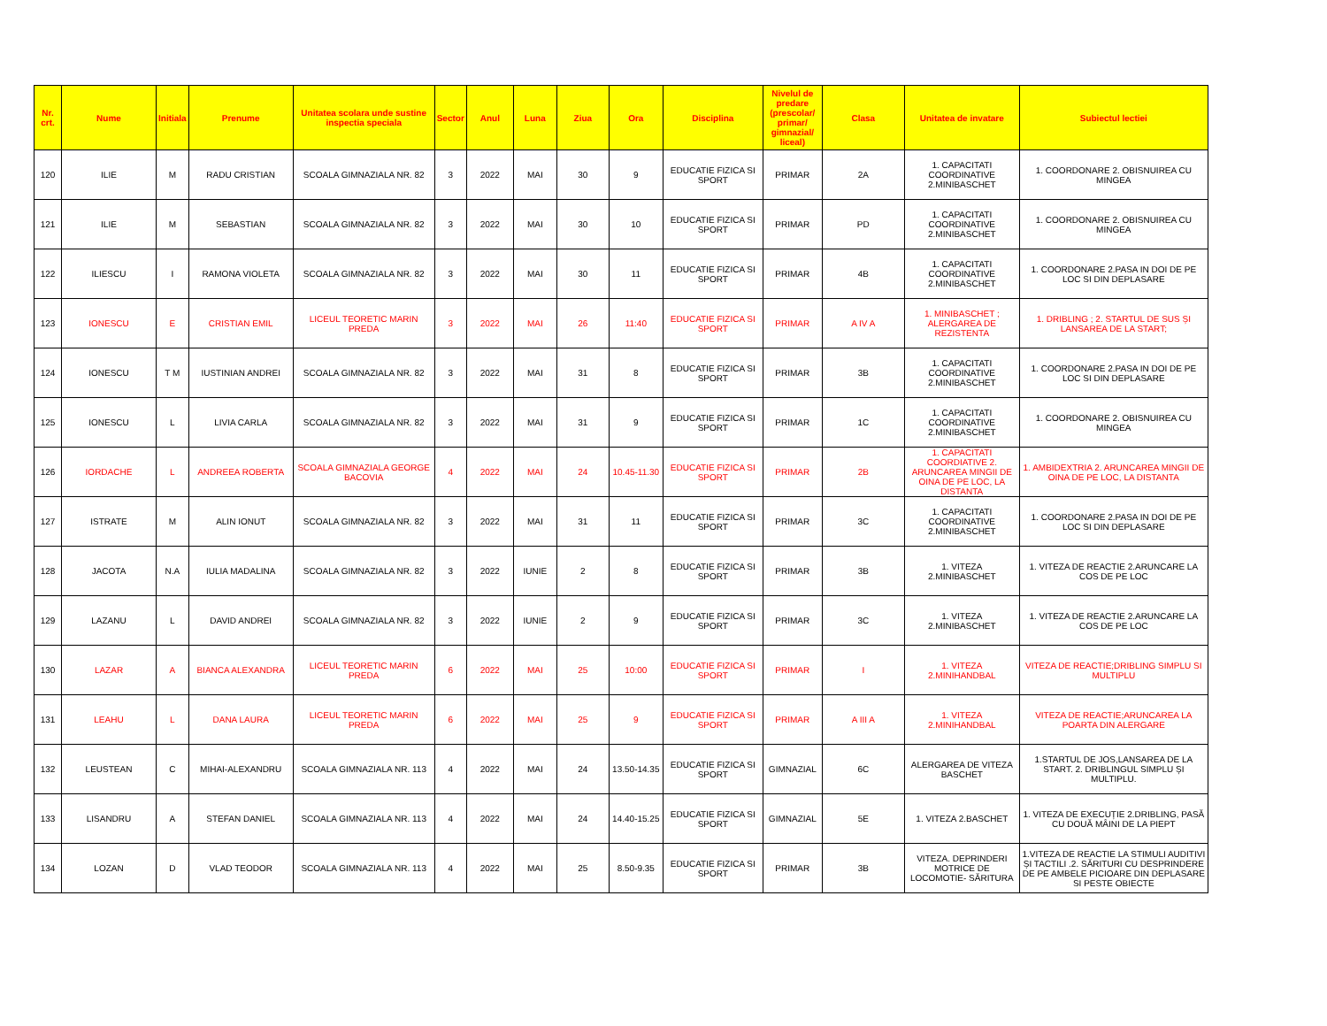| Nr. crt. | Nume | Initiala | Prenume | Unitatea scolara unde sustine inspectia speciala | Sector | Anul | Luna | Ziua | Ora | Disciplina | Nivelul de predare (prescolar/ primar/ gimnazial/ liceal) | Clasa | Unitatea de invatare | Subiectul lectiei |
| --- | --- | --- | --- | --- | --- | --- | --- | --- | --- | --- | --- | --- | --- | --- |
| 120 | ILIE | M | RADU CRISTIAN | SCOALA GIMNAZIALA NR. 82 | 3 | 2022 | MAI | 30 | 9 | EDUCATIE FIZICA SI SPORT | PRIMAR | 2A | 1. CAPACITATI COORDINATIVE 2.MINIBASCHET | 1. COORDONARE 2. OBISNUIREA CU MINGEA |
| 121 | ILIE | M | SEBASTIAN | SCOALA GIMNAZIALA NR. 82 | 3 | 2022 | MAI | 30 | 10 | EDUCATIE FIZICA SI SPORT | PRIMAR | PD | 1. CAPACITATI COORDINATIVE 2.MINIBASCHET | 1. COORDONARE 2. OBISNUIREA CU MINGEA |
| 122 | ILIESCU | I | RAMONA VIOLETA | SCOALA GIMNAZIALA NR. 82 | 3 | 2022 | MAI | 30 | 11 | EDUCATIE FIZICA SI SPORT | PRIMAR | 4B | 1. CAPACITATI COORDINATIVE 2.MINIBASCHET | 1. COORDONARE 2.PASA IN DOI DE PE LOC SI DIN DEPLASARE |
| 123 | IONESCU | E | CRISTIAN EMIL | LICEUL TEORETIC MARIN PREDA | 3 | 2022 | MAI | 26 | 11:40 | EDUCATIE FIZICA SI SPORT | PRIMAR | A IV A | 1. MINIBASCHET ; ALERGAREA DE REZISTENTA | 1. DRIBLING ; 2. STARTUL DE SUS ȘI LANSAREA DE LA START; |
| 124 | IONESCU | T M | IUSTINIAN ANDREI | SCOALA GIMNAZIALA NR. 82 | 3 | 2022 | MAI | 31 | 8 | EDUCATIE FIZICA SI SPORT | PRIMAR | 3B | 1. CAPACITATI COORDINATIVE 2.MINIBASCHET | 1. COORDONARE 2.PASA IN DOI DE PE LOC SI DIN DEPLASARE |
| 125 | IONESCU | L | LIVIA CARLA | SCOALA GIMNAZIALA NR. 82 | 3 | 2022 | MAI | 31 | 9 | EDUCATIE FIZICA SI SPORT | PRIMAR | 1C | 1. CAPACITATI COORDINATIVE 2.MINIBASCHET | 1. COORDONARE 2. OBISNUIREA CU MINGEA |
| 126 | IORDACHE | L | ANDREEA ROBERTA | SCOALA GIMNAZIALA GEORGE BACOVIA | 4 | 2022 | MAI | 24 | 10.45-11.30 | EDUCATIE FIZICA SI SPORT | PRIMAR | 2B | 1. CAPACITATI COORDIATIVE 2. ARUNCAREA MINGII DE OINA DE PE LOC, LA DISTANTA | 1. AMBIDEXTRIA 2. ARUNCAREA MINGII DE OINA DE PE LOC, LA DISTANTA |
| 127 | ISTRATE | M | ALIN IONUT | SCOALA GIMNAZIALA NR. 82 | 3 | 2022 | MAI | 31 | 11 | EDUCATIE FIZICA SI SPORT | PRIMAR | 3C | 1. CAPACITATI COORDINATIVE 2.MINIBASCHET | 1. COORDONARE 2.PASA IN DOI DE PE LOC SI DIN DEPLASARE |
| 128 | JACOTA | N.A | IULIA MADALINA | SCOALA GIMNAZIALA NR. 82 | 3 | 2022 | IUNIE | 2 | 8 | EDUCATIE FIZICA SI SPORT | PRIMAR | 3B | 1. VITEZA 2.MINIBASCHET | 1. VITEZA DE REACTIE 2.ARUNCARE LA COS DE PE LOC |
| 129 | LAZANU | L | DAVID ANDREI | SCOALA GIMNAZIALA NR. 82 | 3 | 2022 | IUNIE | 2 | 9 | EDUCATIE FIZICA SI SPORT | PRIMAR | 3C | 1. VITEZA 2.MINIBASCHET | 1. VITEZA DE REACTIE 2.ARUNCARE LA COS DE PE LOC |
| 130 | LAZAR | A | BIANCA ALEXANDRA | LICEUL TEORETIC MARIN PREDA | 6 | 2022 | MAI | 25 | 10:00 | EDUCATIE FIZICA SI SPORT | PRIMAR | I | 1. VITEZA 2.MINIHANDBAL | VITEZA DE REACTIE;DRIBLING SIMPLU SI MULTIPLU |
| 131 | LEAHU | L | DANA LAURA | LICEUL TEORETIC MARIN PREDA | 6 | 2022 | MAI | 25 | 9 | EDUCATIE FIZICA SI SPORT | PRIMAR | A III A | 1. VITEZA 2.MINIHANDBAL | VITEZA DE REACTIE;ARUNCAREA LA POARTA DIN ALERGARE |
| 132 | LEUSTEAN | C | MIHAI-ALEXANDRU | SCOALA GIMNAZIALA NR. 113 | 4 | 2022 | MAI | 24 | 13.50-14.35 | EDUCATIE FIZICA SI SPORT | GIMNAZIAL | 6C | ALERGAREA DE VITEZA BASCHET | 1.STARTUL DE JOS,LANSAREA DE LA START. 2. DRIBLINGUL SIMPLU ȘI MULTIPLU. |
| 133 | LISANDRU | A | STEFAN DANIEL | SCOALA GIMNAZIALA NR. 113 | 4 | 2022 | MAI | 24 | 14.40-15.25 | EDUCATIE FIZICA SI SPORT | GIMNAZIAL | 5E | 1. VITEZA 2.BASCHET | 1. VITEZA DE EXECUȚIE 2.DRIBLING, PASĂ CU DOUĂ MÂINI DE LA PIEPT |
| 134 | LOZAN | D | VLAD TEODOR | SCOALA GIMNAZIALA NR. 113 | 4 | 2022 | MAI | 25 | 8.50-9.35 | EDUCATIE FIZICA SI SPORT | PRIMAR | 3B | VITEZA. DEPRINDERI MOTRICE DE LOCOMOTIE- SĂRITURA | 1.VITEZA DE REACTIE LA STIMULI AUDITIVI ȘI TACTILI .2. SĂRITURI CU DESPRINDERE DE PE AMBELE PICIOARE DIN DEPLASARE SI PESTE OBIECTE |